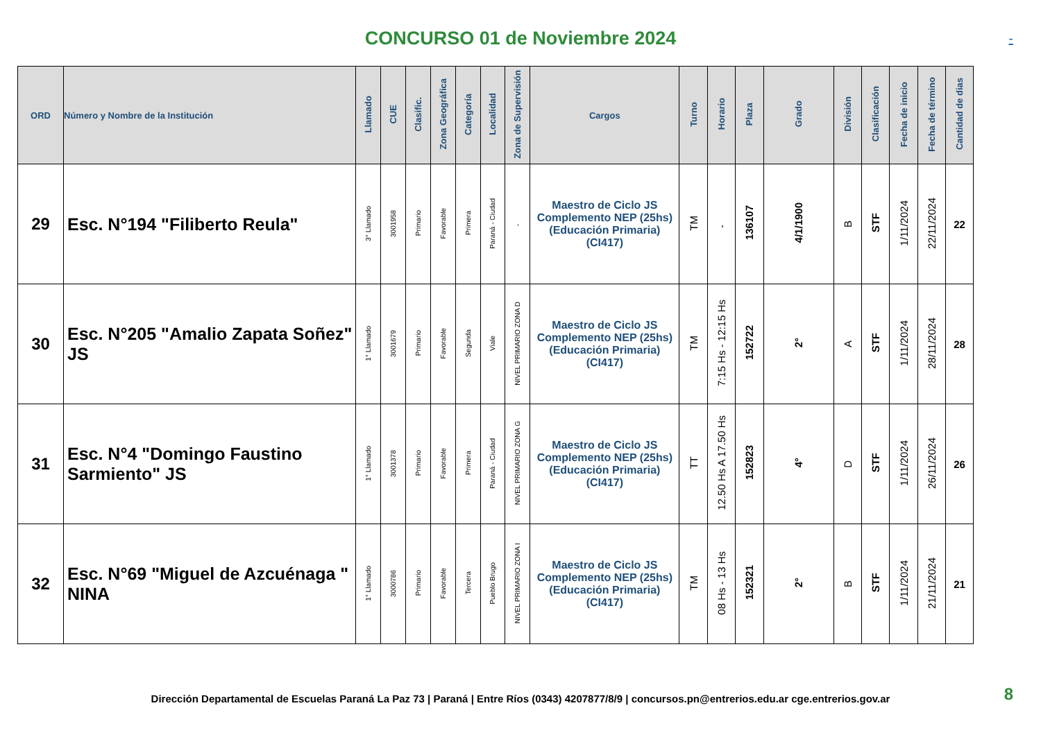CONCURSO 01 de Noviembre 2024
-
| ORD | Número y Nombre de la Institución | Llamado | CUE | Clasific. | Zona Geográfica | Categoría | Localidad | Zona de Supervisión | Cargos | Turno | Horario | Plaza | Grado | División | Clasificación | Fecha de inicio | Fecha de término | Cantidad de dias |
| --- | --- | --- | --- | --- | --- | --- | --- | --- | --- | --- | --- | --- | --- | --- | --- | --- | --- | --- |
| 29 | Esc. N°194 "Filiberto Reula" | 3° Llamado | 3001958 | Primario | Favorable | Primera | Paraná - Ciudad | - | Maestro de Ciclo JS Complemento NEP (25hs) (Educación Primaria) (CI417) | TM | - | 136107 | 4/1/1900 | B | STF | 1/11/2024 | 22/11/2024 | 22 |
| 30 | Esc. N°205 "Amalio Zapata Soñez" JS | 1° Llamado | 3001679 | Primario | Favorable | Segunda | Viale | NIVEL PRIMARIO ZONA D | Maestro de Ciclo JS Complemento NEP (25hs) (Educación Primaria) (CI417) | TM | 7:15 Hs - 12:15 Hs | 152722 | 2° | A | STF | 1/11/2024 | 28/11/2024 | 28 |
| 31 | Esc. N°4 "Domingo Faustino Sarmiento" JS | 1° Llamado | 3001378 | Primario | Favorable | Primera | Paraná - Ciudad | NIVEL PRIMARIO ZONA G | Maestro de Ciclo JS Complemento NEP (25hs) (Educación Primaria) (CI417) | TT | 12.50 Hs A 17.50 Hs | 152823 | 4° | D | STF | 1/11/2024 | 26/11/2024 | 26 |
| 32 | Esc. N°69 "Miguel de Azcuénaga " NINA | 1° Llamado | 3000786 | Primario | Favorable | Tercera | Pueblo Brugo | NIVEL PRIMARIO ZONA I | Maestro de Ciclo JS Complemento NEP (25hs) (Educación Primaria) (CI417) | TM | 08 Hs - 13 Hs | 152321 | 2° | B | STF | 1/11/2024 | 21/11/2024 | 21 |
Dirección Departamental de Escuelas Paraná La Paz 73 | Paraná | Entre Ríos (0343) 4207877/8/9 | concursos.pn@entrerios.edu.ar cge.entrerios.gov.ar 8